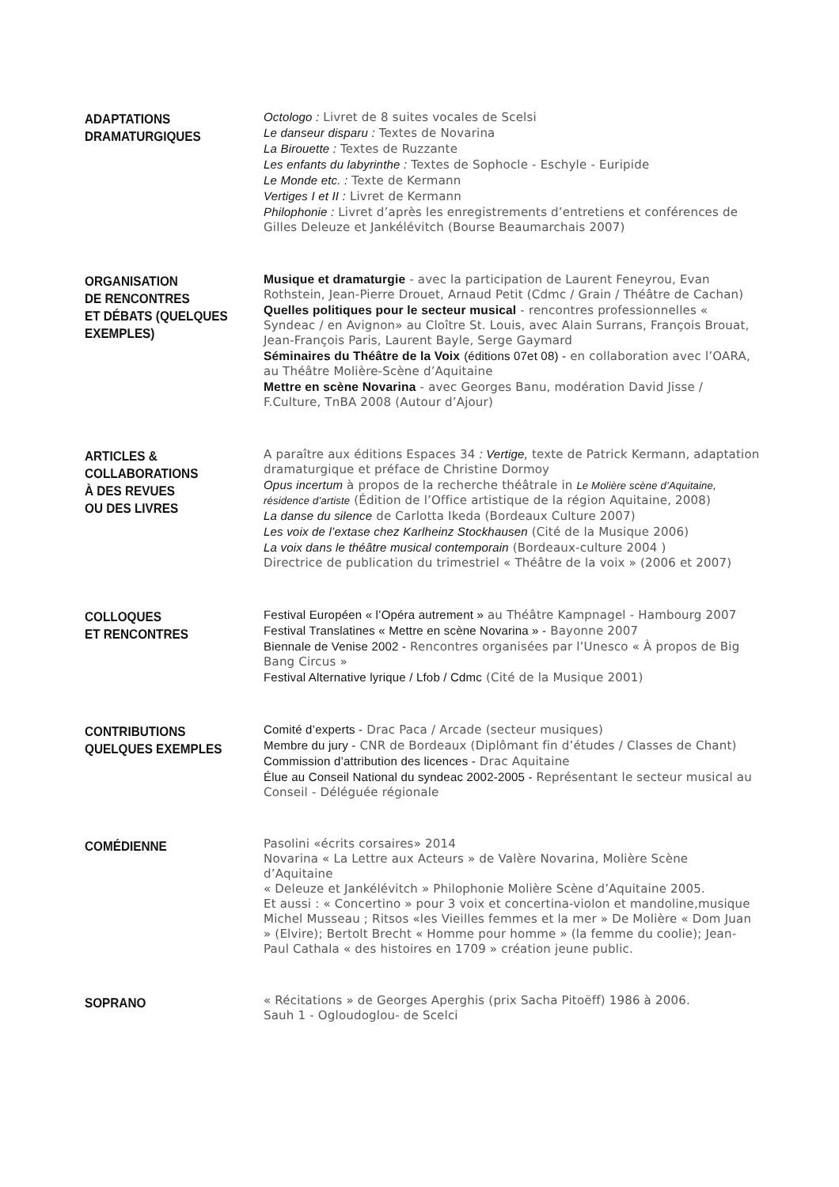ADAPTATIONS
DRAMATURGIQUES
Octologo : Livret de 8 suites vocales de Scelsi
Le danseur disparu : Textes de Novarina
La Birouette : Textes de Ruzzante
Les enfants du labyrinthe : Textes de Sophocle - Eschyle - Euripide
Le Monde etc. : Texte de Kermann
Vertiges I et II : Livret de Kermann
Philophonie : Livret d’après les enregistrements d’entretiens et conférences de Gilles Deleuze et Jankélévitch (Bourse Beaumarchais 2007)
ORGANISATION
DE RENCONTRES
ET DÉBATS (QUELQUES EXEMPLES)
Musique et dramaturgie - avec la participation de Laurent Feneyrou, Evan Rothstein, Jean-Pierre Drouet, Arnaud Petit (Cdmc / Grain / Théâtre de Cachan)
Quelles politiques pour le secteur musical - rencontres professionnelles « Syndeac / en Avignon» au Cloître St. Louis, avec Alain Surrans, François Brouat, Jean-François Paris, Laurent Bayle, Serge Gaymard
Séminaires du Théâtre de la Voix (éditions 07et 08) - en collaboration avec l’OARA, au Théâtre Molière-Scène d’Aquitaine
Mettre en scène Novarina - avec Georges Banu, modération David Jisse / F.Culture, TnBA 2008 (Autour d’Ajour)
ARTICLES &
COLLABORATIONS
À DES REVUES
OU DES LIVRES
A paraître aux éditions Espaces 34 : Vertige, texte de Patrick Kermann, adaptation dramaturgique et préface de Christine Dormoy
Opus incertum à propos de la recherche théâtrale in Le Molière scène d’Aquitaine, résidence d’artiste (Édition de l’Office artistique de la région Aquitaine, 2008)
La danse du silence de Carlotta Ikeda (Bordeaux Culture 2007)
Les voix de l’extase chez Karlheinz Stockhausen (Cité de la Musique 2006)
La voix dans le théâtre musical contemporain (Bordeaux-culture 2004 )
Directrice de publication du trimestriel « Théâtre de la voix » (2006 et 2007)
COLLOQUES
ET RENCONTRES
Festival Européen « l’Opéra autrement » au Théâtre Kampnagel - Hambourg 2007
Festival Translatines « Mettre en scène Novarina » - Bayonne 2007
Biennale de Venise 2002 - Rencontres organisées par l’Unesco « À propos de Big Bang Circus »
Festival Alternative lyrique / Lfob / Cdmc (Cité de la Musique 2001)
CONTRIBUTIONS
QUELQUES EXEMPLES
Comité d’experts - Drac Paca / Arcade (secteur musiques)
Membre du jury - CNR de Bordeaux (Diplômant fin d’études / Classes de Chant)
Commission d’attribution des licences - Drac Aquitaine
Élue au Conseil National du syndeac 2002-2005 - Représentant le secteur musical au Conseil - Déléguée régionale
COMÉDIENNE
Pasolini «écrits corsaires» 2014
Novarina « La Lettre aux Acteurs » de Valère Novarina, Molière Scène d’Aquitaine
« Deleuze et Jankélévitch » Philophonie Molière Scène d’Aquitaine 2005.
Et aussi : « Concertino » pour 3 voix et concertina-violon et mandoline,musique Michel Musseau ; Ritsos «les Vieilles femmes et la mer » De Molière « Dom Juan » (Elvire); Bertolt Brecht « Homme pour homme » (la femme du coolie); Jean-Paul Cathala « des histoires en 1709 » création jeune public.
SOPRANO
« Récitations » de Georges Aperghis (prix Sacha Pitoëff) 1986 à 2006.
Sauh 1 - Ogloudoglou- de Scelci